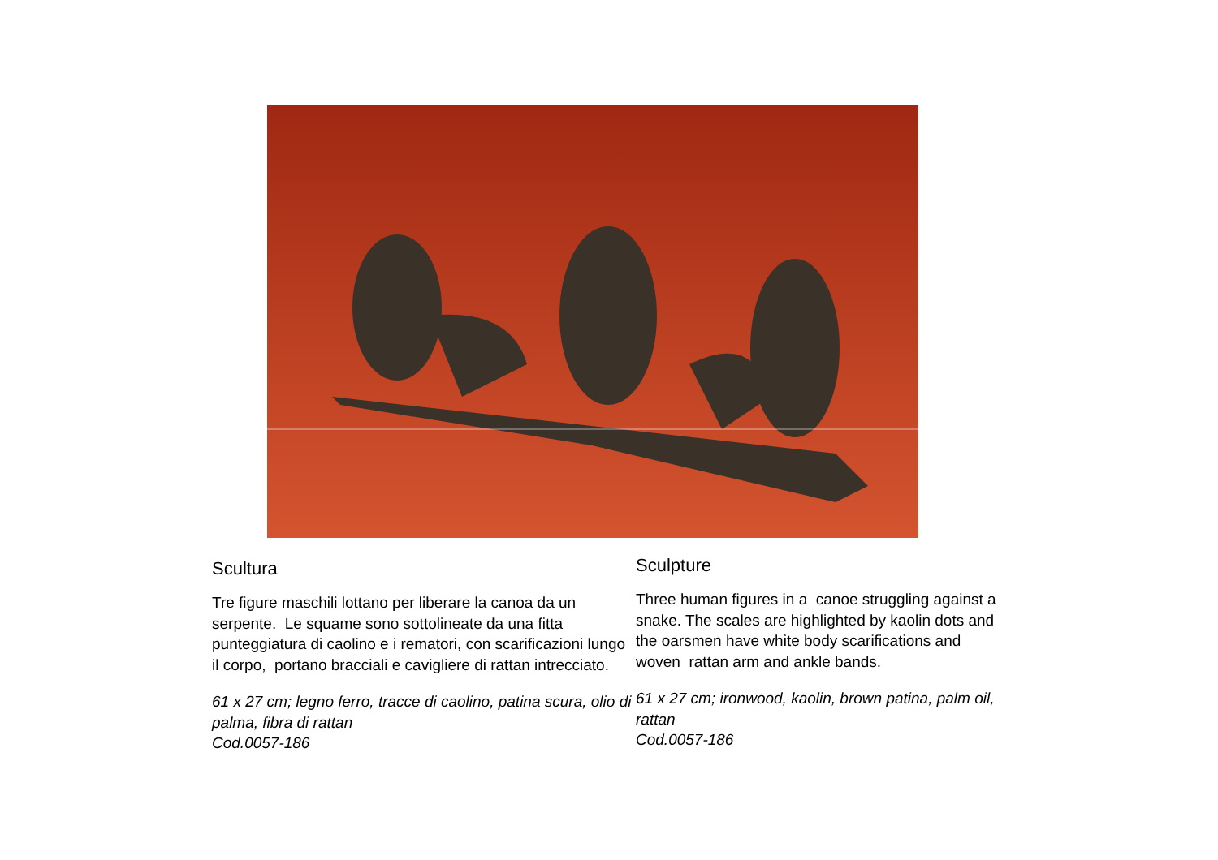Scultura
Tre figure maschili lottano per liberare la canoa da un serpente. Le squame sono sottolineate da una fitta punteggiatura di caolino e i rematori, con scarificazioni lungo il corpo, portano bracciali e cavigliere di rattan intrecciato.
61 x 27 cm; legno ferro, tracce di caolino, patina scura, olio di palma, fibra di rattan
Cod.0057-186
Sculpture
Three human figures in a canoe struggling against a snake. The scales are highlighted by kaolin dots and the oarsmen have white body scarifications and woven rattan arm and ankle bands.
61 x 27 cm; ironwood, kaolin, brown patina, palm oil, rattan
Cod.0057-186